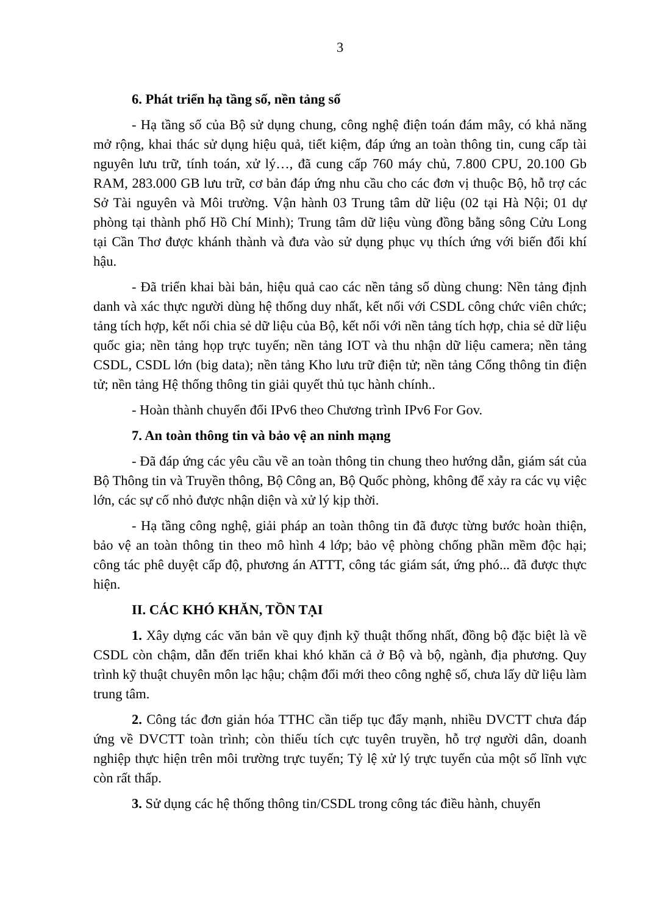3
6. Phát triển hạ tầng số, nền tảng số
- Hạ tầng số của Bộ sử dụng chung, công nghệ điện toán đám mây, có khả năng mở rộng, khai thác sử dụng hiệu quả, tiết kiệm, đáp ứng an toàn thông tin, cung cấp tài nguyên lưu trữ, tính toán, xử lý…, đã cung cấp 760 máy chủ, 7.800 CPU, 20.100 Gb RAM, 283.000 GB lưu trữ, cơ bản đáp ứng nhu cầu cho các đơn vị thuộc Bộ, hỗ trợ các Sở Tài nguyên và Môi trường. Vận hành 03 Trung tâm dữ liệu (02 tại Hà Nội; 01 dự phòng tại thành phố Hồ Chí Minh); Trung tâm dữ liệu vùng đồng bằng sông Cửu Long tại Cần Thơ được khánh thành và đưa vào sử dụng phục vụ thích ứng với biến đổi khí hậu.
- Đã triển khai bài bản, hiệu quả cao các nền tảng số dùng chung: Nền tảng định danh và xác thực người dùng hệ thống duy nhất, kết nối với CSDL công chức viên chức; tảng tích hợp, kết nối chia sẻ dữ liệu của Bộ, kết nối với nền tảng tích hợp, chia sẻ dữ liệu quốc gia; nền tảng họp trực tuyến; nền tảng IOT và thu nhận dữ liệu camera; nền tảng CSDL, CSDL lớn (big data); nền tảng Kho lưu trữ điện tử; nền tảng Cổng thông tin điện tử; nền tảng Hệ thống thông tin giải quyết thủ tục hành chính..
- Hoàn thành chuyển đổi IPv6 theo Chương trình IPv6 For Gov.
7. An toàn thông tin và bảo vệ an ninh mạng
- Đã đáp ứng các yêu cầu về an toàn thông tin chung theo hướng dẫn, giám sát của Bộ Thông tin và Truyền thông, Bộ Công an, Bộ Quốc phòng, không để xảy ra các vụ việc lớn, các sự cố nhỏ được nhận diện và xử lý kịp thời.
- Hạ tầng công nghệ, giải pháp an toàn thông tin đã được từng bước hoàn thiện, bảo vệ an toàn thông tin theo mô hình 4 lớp; bảo vệ phòng chống phần mềm độc hại; công tác phê duyệt cấp độ, phương án ATTT, công tác giám sát, ứng phó... đã được thực hiện.
II. CÁC KHÓ KHĂN, TỒN TẠI
1. Xây dựng các văn bản về quy định kỹ thuật thống nhất, đồng bộ đặc biệt là về CSDL còn chậm, dẫn đến triển khai khó khăn cả ở Bộ và bộ, ngành, địa phương. Quy trình kỹ thuật chuyên môn lạc hậu; chậm đổi mới theo công nghệ số, chưa lấy dữ liệu làm trung tâm.
2. Công tác đơn giản hóa TTHC cần tiếp tục đẩy mạnh, nhiều DVCTT chưa đáp ứng về DVCTT toàn trình; còn thiếu tích cực tuyên truyền, hỗ trợ người dân, doanh nghiệp thực hiện trên môi trường trực tuyến; Tỷ lệ xử lý trực tuyến của một số lĩnh vực còn rất thấp.
3. Sử dụng các hệ thống thông tin/CSDL trong công tác điều hành, chuyển